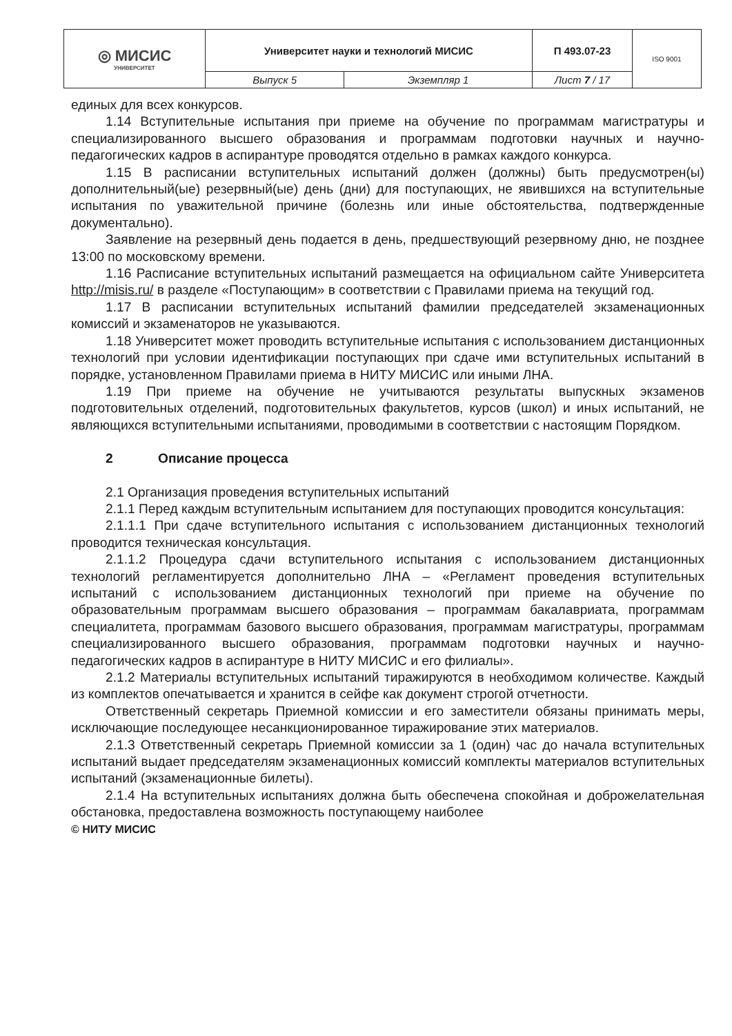| ◎ МИСИС УНИВЕРСИТЕТ | Университет науки и технологий МИСИС | | П 493.07-23 | ISO 9001 |
| | Выпуск 5 | Экземпляр 1 | Лист 7 / 17 | |
единых для всех конкурсов.
1.14 Вступительные испытания при приеме на обучение по программам магистратуры и специализированного высшего образования и программам подготовки научных и научно-педагогических кадров в аспирантуре проводятся отдельно в рамках каждого конкурса.
1.15 В расписании вступительных испытаний должен (должны) быть предусмотрен(ы) дополнительный(ые) резервный(ые) день (дни) для поступающих, не явившихся на вступительные испытания по уважительной причине (болезнь или иные обстоятельства, подтвержденные документально).
Заявление на резервный день подается в день, предшествующий резервному дню, не позднее 13:00 по московскому времени.
1.16 Расписание вступительных испытаний размещается на официальном сайте Университета http://misis.ru/ в разделе «Поступающим» в соответствии с Правилами приема на текущий год.
1.17 В расписании вступительных испытаний фамилии председателей экзаменационных комиссий и экзаменаторов не указываются.
1.18 Университет может проводить вступительные испытания с использованием дистанционных технологий при условии идентификации поступающих при сдаче ими вступительных испытаний в порядке, установленном Правилами приема в НИТУ МИСИС или иными ЛНА.
1.19 При приеме на обучение не учитываются результаты выпускных экзаменов подготовительных отделений, подготовительных факультетов, курсов (школ) и иных испытаний, не являющихся вступительными испытаниями, проводимыми в соответствии с настоящим Порядком.
2 Описание процесса
2.1 Организация проведения вступительных испытаний
2.1.1 Перед каждым вступительным испытанием для поступающих проводится консультация:
2.1.1.1 При сдаче вступительного испытания с использованием дистанционных технологий проводится техническая консультация.
2.1.1.2 Процедура сдачи вступительного испытания с использованием дистанционных технологий регламентируется дополнительно ЛНА – «Регламент проведения вступительных испытаний с использованием дистанционных технологий при приеме на обучение по образовательным программам высшего образования – программам бакалавриата, программам специалитета, программам базового высшего образования, программам магистратуры, программам специализированного высшего образования, программам подготовки научных и научно-педагогических кадров в аспирантуре в НИТУ МИСИС и его филиалы».
2.1.2 Материалы вступительных испытаний тиражируются в необходимом количестве. Каждый из комплектов опечатывается и хранится в сейфе как документ строгой отчетности.
Ответственный секретарь Приемной комиссии и его заместители обязаны принимать меры, исключающие последующее несанкционированное тиражирование этих материалов.
2.1.3 Ответственный секретарь Приемной комиссии за 1 (один) час до начала вступительных испытаний выдает председателям экзаменационных комиссий комплекты материалов вступительных испытаний (экзаменационные билеты).
2.1.4 На вступительных испытаниях должна быть обеспечена спокойная и доброжелательная обстановка, предоставлена возможность поступающему наиболее
© НИТУ МИСИС